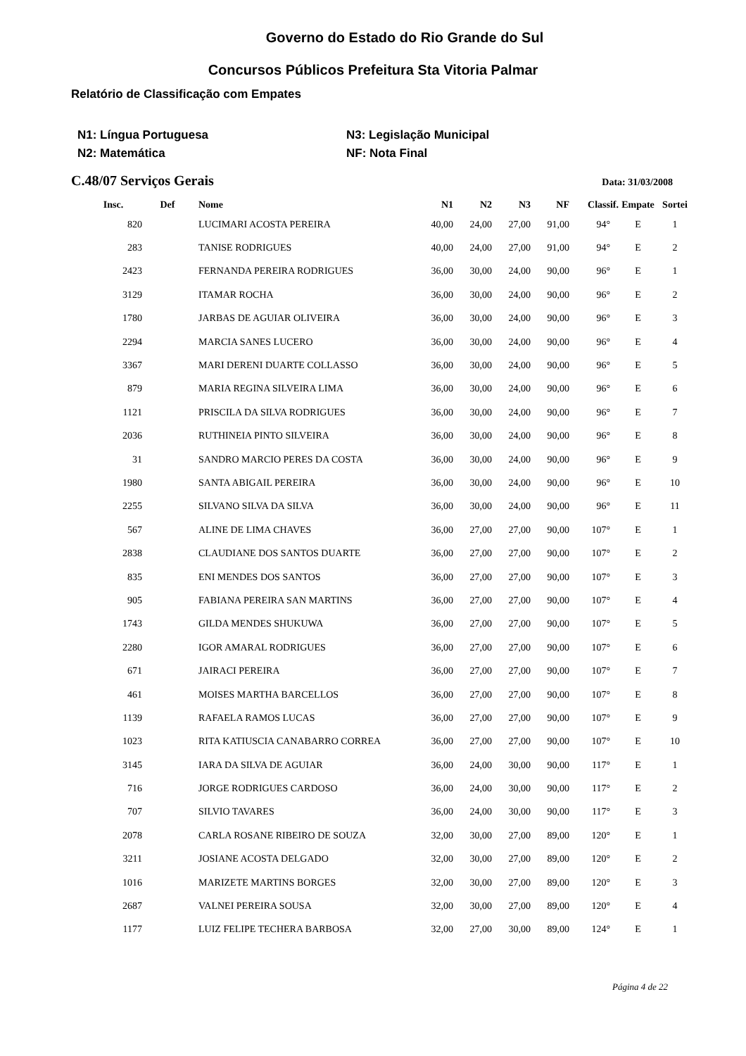Governo do Estado do Rio Grande do Sul
Concursos Públicos Prefeitura Sta Vitoria Palmar
Relatório de Classificação com Empates
N1: Língua Portuguesa
N3: Legislação Municipal
N2: Matemática
NF: Nota Final
C.48/07 Serviços Gerais Data: 31/03/2008
| Insc. | Def | Nome | N1 | N2 | N3 | NF | Classif. | Empate | Sortei |
| --- | --- | --- | --- | --- | --- | --- | --- | --- | --- |
| 820 | | LUCIMARI ACOSTA PEREIRA | 40,00 | 24,00 | 27,00 | 91,00 | 94° | E | 1 |
| 283 | | TANISE RODRIGUES | 40,00 | 24,00 | 27,00 | 91,00 | 94° | E | 2 |
| 2423 | | FERNANDA PEREIRA RODRIGUES | 36,00 | 30,00 | 24,00 | 90,00 | 96° | E | 1 |
| 3129 | | ITAMAR ROCHA | 36,00 | 30,00 | 24,00 | 90,00 | 96° | E | 2 |
| 1780 | | JARBAS DE AGUIAR OLIVEIRA | 36,00 | 30,00 | 24,00 | 90,00 | 96° | E | 3 |
| 2294 | | MARCIA SANES LUCERO | 36,00 | 30,00 | 24,00 | 90,00 | 96° | E | 4 |
| 3367 | | MARI DERENI DUARTE COLLASSO | 36,00 | 30,00 | 24,00 | 90,00 | 96° | E | 5 |
| 879 | | MARIA REGINA SILVEIRA LIMA | 36,00 | 30,00 | 24,00 | 90,00 | 96° | E | 6 |
| 1121 | | PRISCILA DA SILVA RODRIGUES | 36,00 | 30,00 | 24,00 | 90,00 | 96° | E | 7 |
| 2036 | | RUTHINEIA PINTO SILVEIRA | 36,00 | 30,00 | 24,00 | 90,00 | 96° | E | 8 |
| 31 | | SANDRO MARCIO PERES DA COSTA | 36,00 | 30,00 | 24,00 | 90,00 | 96° | E | 9 |
| 1980 | | SANTA ABIGAIL PEREIRA | 36,00 | 30,00 | 24,00 | 90,00 | 96° | E | 10 |
| 2255 | | SILVANO SILVA DA SILVA | 36,00 | 30,00 | 24,00 | 90,00 | 96° | E | 11 |
| 567 | | ALINE DE LIMA CHAVES | 36,00 | 27,00 | 27,00 | 90,00 | 107° | E | 1 |
| 2838 | | CLAUDIANE DOS SANTOS DUARTE | 36,00 | 27,00 | 27,00 | 90,00 | 107° | E | 2 |
| 835 | | ENI MENDES DOS SANTOS | 36,00 | 27,00 | 27,00 | 90,00 | 107° | E | 3 |
| 905 | | FABIANA PEREIRA SAN MARTINS | 36,00 | 27,00 | 27,00 | 90,00 | 107° | E | 4 |
| 1743 | | GILDA MENDES SHUKUWA | 36,00 | 27,00 | 27,00 | 90,00 | 107° | E | 5 |
| 2280 | | IGOR AMARAL RODRIGUES | 36,00 | 27,00 | 27,00 | 90,00 | 107° | E | 6 |
| 671 | | JAIRACI PEREIRA | 36,00 | 27,00 | 27,00 | 90,00 | 107° | E | 7 |
| 461 | | MOISES MARTHA BARCELLOS | 36,00 | 27,00 | 27,00 | 90,00 | 107° | E | 8 |
| 1139 | | RAFAELA RAMOS LUCAS | 36,00 | 27,00 | 27,00 | 90,00 | 107° | E | 9 |
| 1023 | | RITA KATIUSCIA CANABARRO CORREA | 36,00 | 27,00 | 27,00 | 90,00 | 107° | E | 10 |
| 3145 | | IARA DA SILVA DE AGUIAR | 36,00 | 24,00 | 30,00 | 90,00 | 117° | E | 1 |
| 716 | | JORGE RODRIGUES CARDOSO | 36,00 | 24,00 | 30,00 | 90,00 | 117° | E | 2 |
| 707 | | SILVIO TAVARES | 36,00 | 24,00 | 30,00 | 90,00 | 117° | E | 3 |
| 2078 | | CARLA ROSANE RIBEIRO DE SOUZA | 32,00 | 30,00 | 27,00 | 89,00 | 120° | E | 1 |
| 3211 | | JOSIANE ACOSTA DELGADO | 32,00 | 30,00 | 27,00 | 89,00 | 120° | E | 2 |
| 1016 | | MARIZETE MARTINS BORGES | 32,00 | 30,00 | 27,00 | 89,00 | 120° | E | 3 |
| 2687 | | VALNEI PEREIRA SOUSA | 32,00 | 30,00 | 27,00 | 89,00 | 120° | E | 4 |
| 1177 | | LUIZ FELIPE TECHERA BARBOSA | 32,00 | 27,00 | 30,00 | 89,00 | 124° | E | 1 |
Página 4 de 22